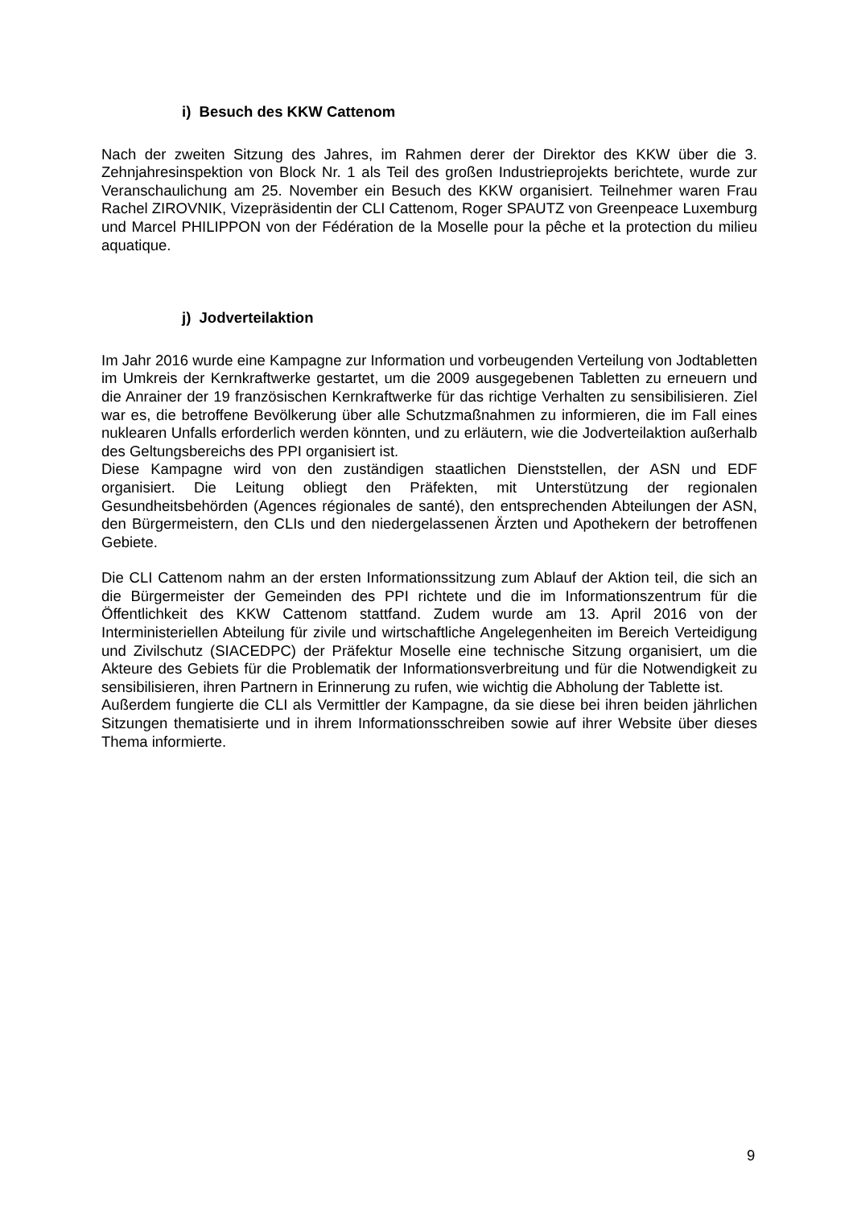i) Besuch des KKW Cattenom
Nach der zweiten Sitzung des Jahres, im Rahmen derer der Direktor des KKW über die 3. Zehnjahresinspektion von Block Nr. 1 als Teil des großen Industrieprojekts berichtete, wurde zur Veranschaulichung am 25. November ein Besuch des KKW organisiert. Teilnehmer waren Frau Rachel ZIROVNIK, Vizepräsidentin der CLI Cattenom, Roger SPAUTZ von Greenpeace Luxemburg und Marcel PHILIPPON von der Fédération de la Moselle pour la pêche et la protection du milieu aquatique.
j) Jodverteilaktion
Im Jahr 2016 wurde eine Kampagne zur Information und vorbeugenden Verteilung von Jodtabletten im Umkreis der Kernkraftwerke gestartet, um die 2009 ausgegebenen Tabletten zu erneuern und die Anrainer der 19 französischen Kernkraftwerke für das richtige Verhalten zu sensibilisieren. Ziel war es, die betroffene Bevölkerung über alle Schutzmaßnahmen zu informieren, die im Fall eines nuklearen Unfalls erforderlich werden könnten, und zu erläutern, wie die Jodverteilaktion außerhalb des Geltungsbereichs des PPI organisiert ist.
Diese Kampagne wird von den zuständigen staatlichen Dienststellen, der ASN und EDF organisiert. Die Leitung obliegt den Präfekten, mit Unterstützung der regionalen Gesundheitsbehörden (Agences régionales de santé), den entsprechenden Abteilungen der ASN, den Bürgermeistern, den CLIs und den niedergelassenen Ärzten und Apothekern der betroffenen Gebiete.
Die CLI Cattenom nahm an der ersten Informationssitzung zum Ablauf der Aktion teil, die sich an die Bürgermeister der Gemeinden des PPI richtete und die im Informationszentrum für die Öffentlichkeit des KKW Cattenom stattfand. Zudem wurde am 13. April 2016 von der Interministeriellen Abteilung für zivile und wirtschaftliche Angelegenheiten im Bereich Verteidigung und Zivilschutz (SIACEDPC) der Präfektur Moselle eine technische Sitzung organisiert, um die Akteure des Gebiets für die Problematik der Informationsverbreitung und für die Notwendigkeit zu sensibilisieren, ihren Partnern in Erinnerung zu rufen, wie wichtig die Abholung der Tablette ist.
Außerdem fungierte die CLI als Vermittler der Kampagne, da sie diese bei ihren beiden jährlichen Sitzungen thematisierte und in ihrem Informationsschreiben sowie auf ihrer Website über dieses Thema informierte.
9